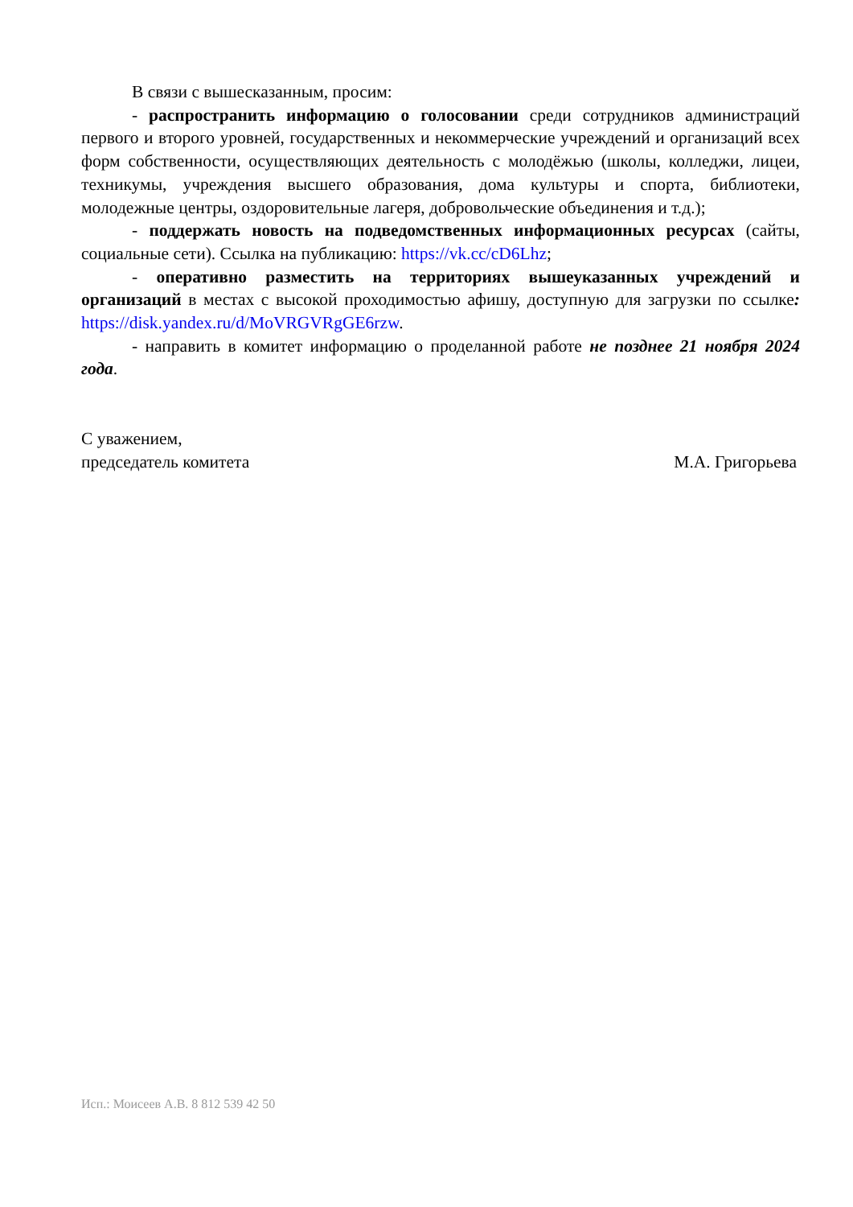В связи с вышесказанным, просим:
- распространить информацию о голосовании среди сотрудников администраций первого и второго уровней, государственных и некоммерческие учреждений и организаций всех форм собственности, осуществляющих деятельность с молодёжью (школы, колледжи, лицеи, техникумы, учреждения высшего образования, дома культуры и спорта, библиотеки, молодежные центры, оздоровительные лагеря, добровольческие объединения и т.д.);
- поддержать новость на подведомственных информационных ресурсах (сайты, социальные сети). Ссылка на публикацию: https://vk.cc/cD6Lhz;
- оперативно разместить на территориях вышеуказанных учреждений и организаций в местах с высокой проходимостью афишу, доступную для загрузки по ссылке: https://disk.yandex.ru/d/MoVRGVRgGE6rzw.
- направить в комитет информацию о проделанной работе не позднее 21 ноября 2024 года.
С уважением,
председатель комитета М.А. Григорьева
Исп.: Моисеев А.В. 8 812 539 42 50